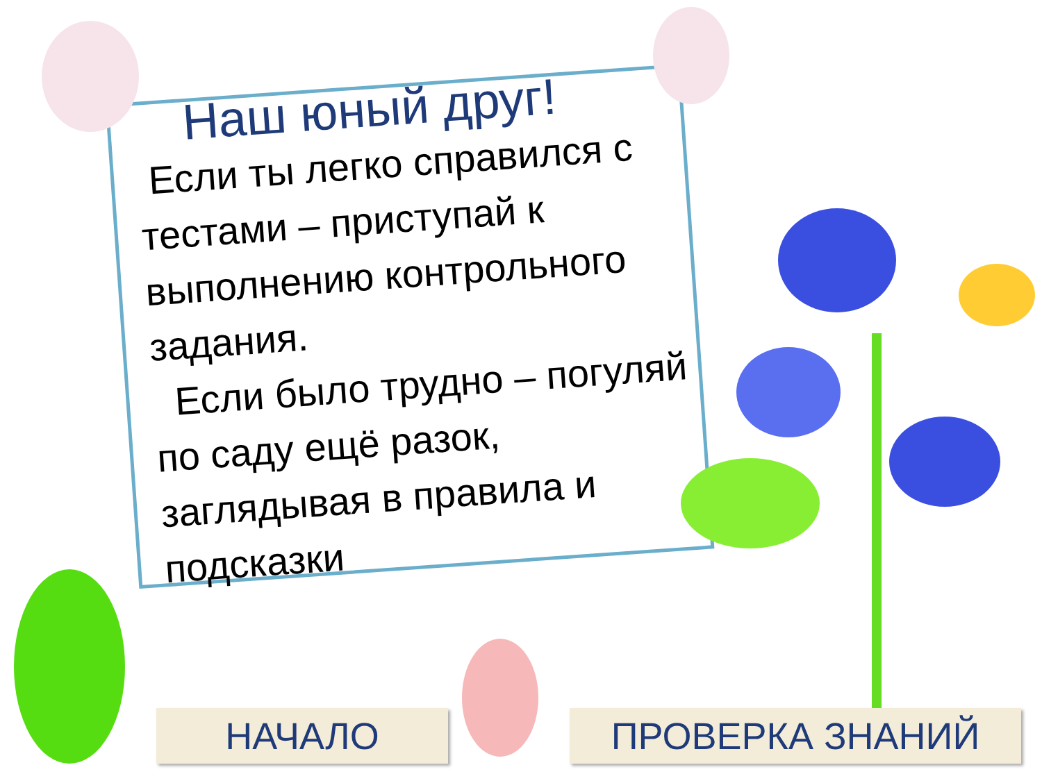Наш юный друг!
Если ты легко справился с тестами – приступай к выполнению контрольного задания.
Если было трудно – погуляй по саду ещё разок, заглядывая в правила и подсказки
НАЧАЛО ПРОВЕРКА ЗНАНИЙ